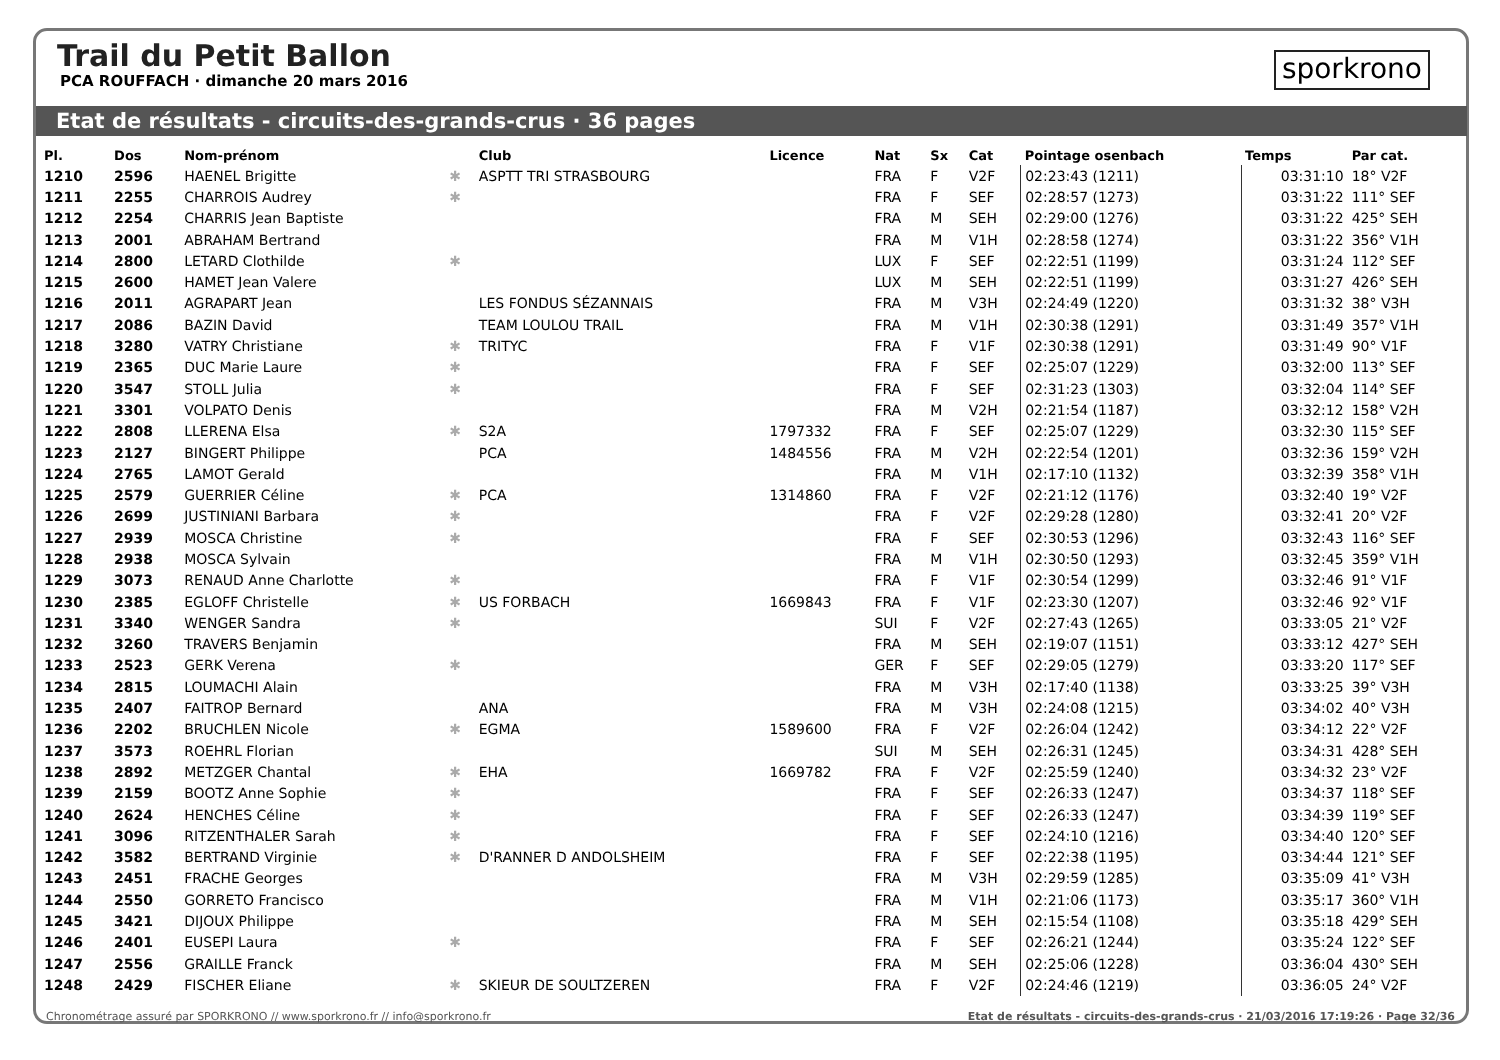Trail du Petit Ballon
PCA ROUFFACH · dimanche 20 mars 2016
sporkrono
Etat de résultats - circuits-des-grands-crus · 36 pages
| Pl. | Dos | Nom-prénom | | Club | Licence | Nat | Sx | Cat | Pointage osenbach | Temps | Par cat. |
| --- | --- | --- | --- | --- | --- | --- | --- | --- | --- | --- | --- |
| 1210 | 2596 | HAENEL Brigitte | ✱ | ASPTT TRI STRASBOURG | | FRA | F | V2F | 02:23:43 (1211) | 03:31:10 | 18° V2F |
| 1211 | 2255 | CHARROIS Audrey | ✱ | | | FRA | F | SEF | 02:28:57 (1273) | 03:31:22 | 111° SEF |
| 1212 | 2254 | CHARRIS Jean Baptiste | | | | FRA | M | SEH | 02:29:00 (1276) | 03:31:22 | 425° SEH |
| 1213 | 2001 | ABRAHAM Bertrand | | | | FRA | M | V1H | 02:28:58 (1274) | 03:31:22 | 356° V1H |
| 1214 | 2800 | LETARD Clothilde | ✱ | | | LUX | F | SEF | 02:22:51 (1199) | 03:31:24 | 112° SEF |
| 1215 | 2600 | HAMET Jean Valere | | | | LUX | M | SEH | 02:22:51 (1199) | 03:31:27 | 426° SEH |
| 1216 | 2011 | AGRAPART Jean | | LES FONDUS SÉZANNAIS | | FRA | M | V3H | 02:24:49 (1220) | 03:31:32 | 38° V3H |
| 1217 | 2086 | BAZIN David | | TEAM LOULOU TRAIL | | FRA | M | V1H | 02:30:38 (1291) | 03:31:49 | 357° V1H |
| 1218 | 3280 | VATRY Christiane | ✱ | TRITYC | | FRA | F | V1F | 02:30:38 (1291) | 03:31:49 | 90° V1F |
| 1219 | 2365 | DUC Marie Laure | ✱ | | | FRA | F | SEF | 02:25:07 (1229) | 03:32:00 | 113° SEF |
| 1220 | 3547 | STOLL Julia | ✱ | | | FRA | F | SEF | 02:31:23 (1303) | 03:32:04 | 114° SEF |
| 1221 | 3301 | VOLPATO Denis | | | | FRA | M | V2H | 02:21:54 (1187) | 03:32:12 | 158° V2H |
| 1222 | 2808 | LLERENA Elsa | ✱ | S2A | 1797332 | FRA | F | SEF | 02:25:07 (1229) | 03:32:30 | 115° SEF |
| 1223 | 2127 | BINGERT Philippe | | PCA | 1484556 | FRA | M | V2H | 02:22:54 (1201) | 03:32:36 | 159° V2H |
| 1224 | 2765 | LAMOT Gerald | | | | FRA | M | V1H | 02:17:10 (1132) | 03:32:39 | 358° V1H |
| 1225 | 2579 | GUERRIER Céline | ✱ | PCA | 1314860 | FRA | F | V2F | 02:21:12 (1176) | 03:32:40 | 19° V2F |
| 1226 | 2699 | JUSTINIANI Barbara | ✱ | | | FRA | F | V2F | 02:29:28 (1280) | 03:32:41 | 20° V2F |
| 1227 | 2939 | MOSCA Christine | ✱ | | | FRA | F | SEF | 02:30:53 (1296) | 03:32:43 | 116° SEF |
| 1228 | 2938 | MOSCA Sylvain | | | | FRA | M | V1H | 02:30:50 (1293) | 03:32:45 | 359° V1H |
| 1229 | 3073 | RENAUD Anne Charlotte | ✱ | | | FRA | F | V1F | 02:30:54 (1299) | 03:32:46 | 91° V1F |
| 1230 | 2385 | EGLOFF Christelle | ✱ | US FORBACH | 1669843 | FRA | F | V1F | 02:23:30 (1207) | 03:32:46 | 92° V1F |
| 1231 | 3340 | WENGER Sandra | ✱ | | | SUI | F | V2F | 02:27:43 (1265) | 03:33:05 | 21° V2F |
| 1232 | 3260 | TRAVERS Benjamin | | | | FRA | M | SEH | 02:19:07 (1151) | 03:33:12 | 427° SEH |
| 1233 | 2523 | GERK Verena | ✱ | | | GER | F | SEF | 02:29:05 (1279) | 03:33:20 | 117° SEF |
| 1234 | 2815 | LOUMACHI Alain | | | | FRA | M | V3H | 02:17:40 (1138) | 03:33:25 | 39° V3H |
| 1235 | 2407 | FAITROP Bernard | | ANA | | FRA | M | V3H | 02:24:08 (1215) | 03:34:02 | 40° V3H |
| 1236 | 2202 | BRUCHLEN Nicole | ✱ | EGMA | 1589600 | FRA | F | V2F | 02:26:04 (1242) | 03:34:12 | 22° V2F |
| 1237 | 3573 | ROEHRL Florian | | | | SUI | M | SEH | 02:26:31 (1245) | 03:34:31 | 428° SEH |
| 1238 | 2892 | METZGER Chantal | ✱ | EHA | 1669782 | FRA | F | V2F | 02:25:59 (1240) | 03:34:32 | 23° V2F |
| 1239 | 2159 | BOOTZ Anne Sophie | ✱ | | | FRA | F | SEF | 02:26:33 (1247) | 03:34:37 | 118° SEF |
| 1240 | 2624 | HENCHES Céline | ✱ | | | FRA | F | SEF | 02:26:33 (1247) | 03:34:39 | 119° SEF |
| 1241 | 3096 | RITZENTHALER Sarah | ✱ | | | FRA | F | SEF | 02:24:10 (1216) | 03:34:40 | 120° SEF |
| 1242 | 3582 | BERTRAND Virginie | ✱ | D'RANNER D ANDOLSHEIM | | FRA | F | SEF | 02:22:38 (1195) | 03:34:44 | 121° SEF |
| 1243 | 2451 | FRACHE Georges | | | | FRA | M | V3H | 02:29:59 (1285) | 03:35:09 | 41° V3H |
| 1244 | 2550 | GORRETO Francisco | | | | FRA | M | V1H | 02:21:06 (1173) | 03:35:17 | 360° V1H |
| 1245 | 3421 | DIJOUX Philippe | | | | FRA | M | SEH | 02:15:54 (1108) | 03:35:18 | 429° SEH |
| 1246 | 2401 | EUSEPI Laura | ✱ | | | FRA | F | SEF | 02:26:21 (1244) | 03:35:24 | 122° SEF |
| 1247 | 2556 | GRAILLE Franck | | | | FRA | M | SEH | 02:25:06 (1228) | 03:36:04 | 430° SEH |
| 1248 | 2429 | FISCHER Eliane | ✱ | SKIEUR DE SOULTZEREN | | FRA | F | V2F | 02:24:46 (1219) | 03:36:05 | 24° V2F |
Chronométrage assuré par SPORKRONO // www.sporkrono.fr // info@sporkrono.fr Etat de résultats - circuits-des-grands-crus · 21/03/2016 17:19:26 · Page 32/36